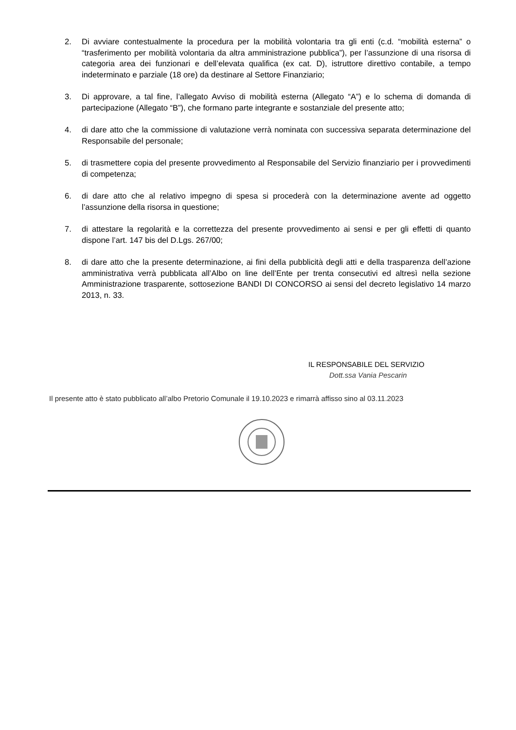2. Di avviare contestualmente la procedura per la mobilità volontaria tra gli enti (c.d. “mobilità esterna” o “trasferimento per mobilità volontaria da altra amministrazione pubblica”), per l’assunzione di una risorsa di categoria area dei funzionari e dell’elevata qualifica (ex cat. D), istruttore direttivo contabile, a tempo indeterminato e parziale (18 ore) da destinare al Settore Finanziario;
3. Di approvare, a tal fine, l’allegato Avviso di mobilità esterna (Allegato “A”) e lo schema di domanda di partecipazione (Allegato “B”), che formano parte integrante e sostanziale del presente atto;
4. di dare atto che la commissione di valutazione verrà nominata con successiva separata determinazione del Responsabile del personale;
5. di trasmettere copia del presente provvedimento al Responsabile del Servizio finanziario per i provvedimenti di competenza;
6. di dare atto che al relativo impegno di spesa si procederà con la determinazione avente ad oggetto l’assunzione della risorsa in questione;
7. di attestare la regolarità e la correttezza del presente provvedimento ai sensi e per gli effetti di quanto dispone l’art. 147 bis del D.Lgs. 267/00;
8. di dare atto che la presente determinazione, ai fini della pubblicità degli atti e della trasparenza dell’azione amministrativa verrà pubblicata all’Albo on line dell’Ente per trenta consecutivi ed altresì nella sezione Amministrazione trasparente, sottosezione BANDI DI CONCORSO ai sensi del decreto legislativo 14 marzo 2013, n. 33.
IL RESPONSABILE DEL SERVIZIO
Dott.ssa Vania Pescarin
Il presente atto è stato pubblicato all’albo Pretorio Comunale il 19.10.2023 e rimarrà affisso sino al 03.11.2023